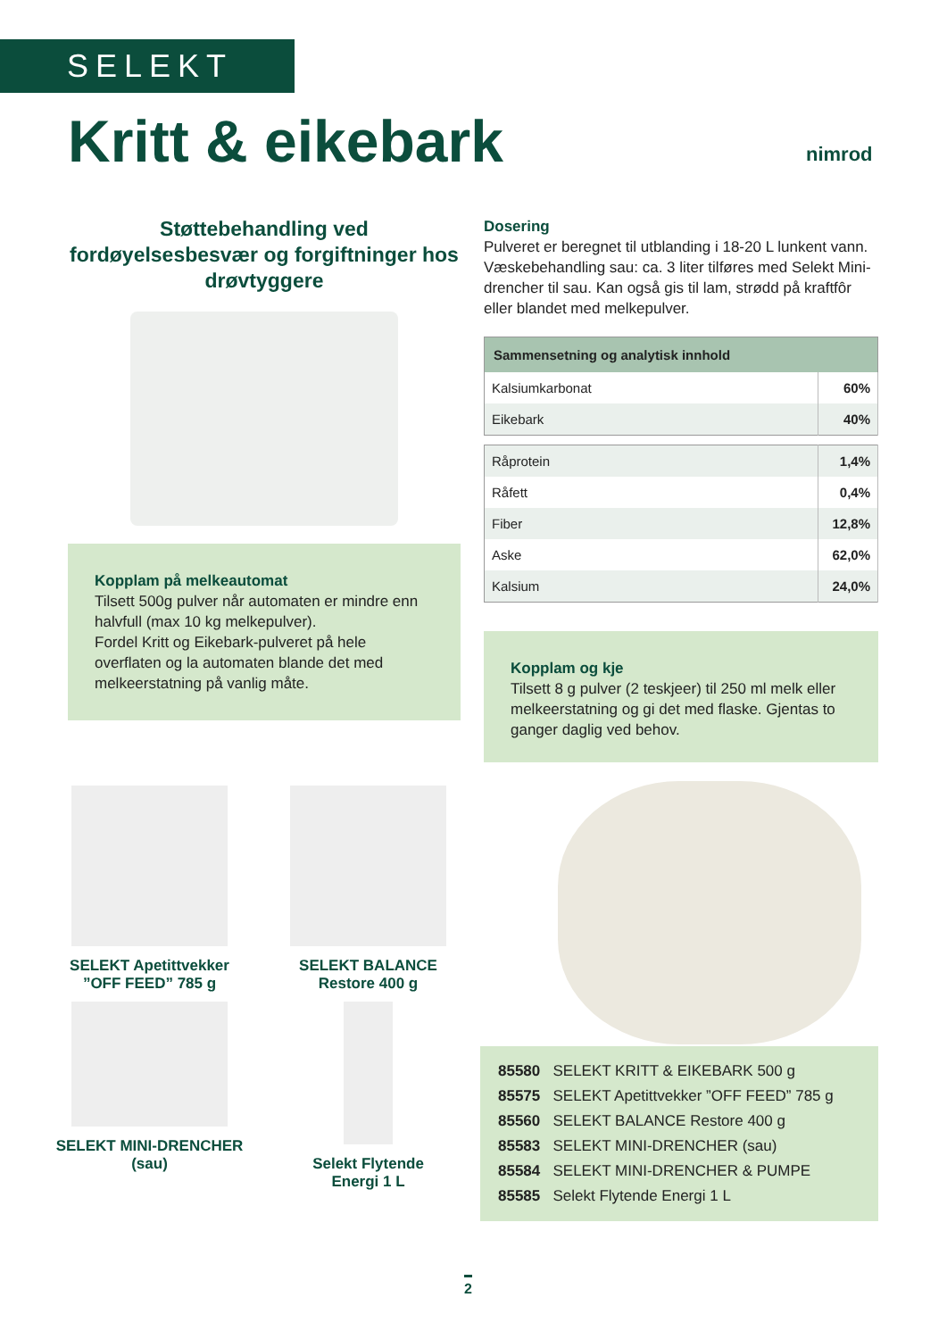SELEKT
Kritt & eikebark nimrod
Støttebehandling ved fordøyelsesbesvær og forgiftninger hos drøvtyggere
Kopplam på melkeautomat
Tilsett 500g pulver når automaten er mindre enn halvfull (max 10 kg melkepulver).
Fordel Kritt og Eikebark-pulveret på hele overflaten og la automaten blande det med melkeerstatning på vanlig måte.
Dosering
Pulveret er beregnet til utblanding i 18-20 L lunkent vann.
Væskebehandling sau: ca. 3 liter tilføres med Selekt Mini-drencher til sau. Kan også gis til lam, strødd på kraftfôr eller blandet med melkepulver.
| Sammensetning og analytisk innhold | |
| --- | --- |
| Kalsiumkarbonat | 60% |
| Eikebark | 40% |
| Råprotein | 1,4% |
| Råfett | 0,4% |
| Fiber | 12,8% |
| Aske | 62,0% |
| Kalsium | 24,0% |
Kopplam og kje
Tilsett 8 g pulver (2 teskjeer) til 250 ml melk eller melkeerstatning og gi det med flaske. Gjentas to ganger daglig ved behov.
SELEKT Apetittvekker
”OFF FEED” 785 g
SELEKT BALANCE
Restore 400 g
SELEKT MINI-DRENCHER (sau)
Selekt Flytende
Energi 1 L
85580 SELEKT KRITT & EIKEBARK 500 g
85575 SELEKT Apetittvekker ”OFF FEED” 785 g
85560 SELEKT BALANCE Restore 400 g
85583 SELEKT MINI-DRENCHER (sau)
85584 SELEKT MINI-DRENCHER & PUMPE
85585 Selekt Flytende Energi 1 L
2